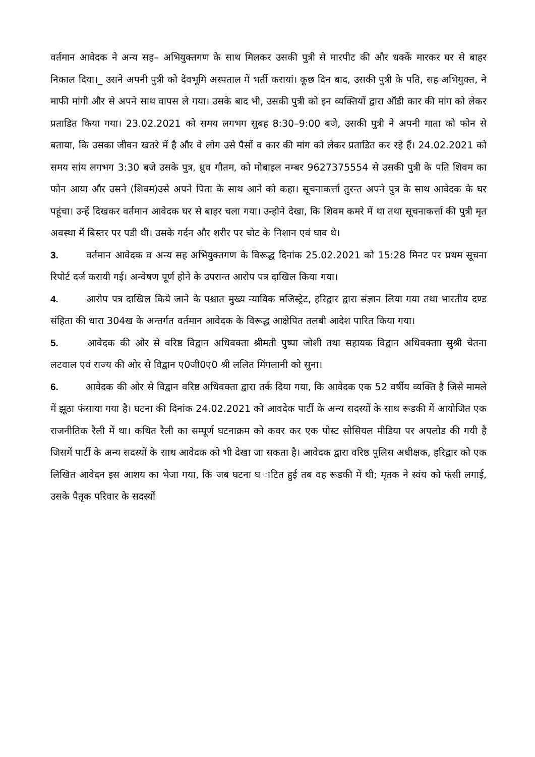वर्तमान आवेदक ने अन्य सह– अभियुक्तगण के साथ मिलकर उसकी पुत्री से मारपीट की और धक्कें मारकर घर से बाहर निकाल दिया।_ उसने अपनी पुत्री को देवभूमि अस्पताल में भर्ती करायां। कूछ दिन बाद, उसकी पुत्री के पति, सह अभियुक्त, ने माफी मांगी और से अपने साथ वापस ले गया। उसके बाद भी, उसकी पुत्री को इन व्यक्तियों द्वारा ऑडी कार की मांग को लेकर प्रताडित किया गया। 23.02.2021 को समय लगभग सुबह 8:30–9:00 बजे, उसकी पुत्री ने अपनी माता को फोन से बताया, कि उसका जीवन खतरे में है और वे लोग उसे पैसों व कार की मांग को लेकर प्रताडित कर रहे हैं। 24.02.2021 को समय सांय लगभग 3:30 बजे उसके पुत्र, ध्रुव गौतम, को मोबाइल नम्बर 9627375554 से उसकी पुत्री के पति शिवम का फोन आया और उसने (शिवम)उसे अपने पिता के साथ आने को कहा। सूचनाकर्त्ता तुरन्त अपने पुत्र के साथ आवेदक के घर पहूंचा। उन्हें दिखकर वर्तमान आवेदक घर से बाहर चला गया। उन्होने देखा, कि शिवम कमरे में था तथा सूचनाकर्त्ता की पुत्री मृत अवस्था में बिस्तर पर पडी थी। उसके गर्दन और शरीर पर चोट के निशान एवं घाव थे।
3. वर्तमान आवेदक व अन्य सह अभियुक्तगण के विरूद्ध दिनांक 25.02.2021 को 15:28 मिनट पर प्रथम सूचना रिपोर्ट दर्ज करायी गई। अन्वेषण पूर्ण होने के उपरान्त आरोप पत्र दाखिल किया गया।
4. आरोप पत्र दाखिल किये जाने के पश्चात मुख्य न्यायिक मजिस्ट्रेट, हरिद्वार द्वारा संज्ञान लिया गया तथा भारतीय दण्ड संहिता की धारा 304ख के अन्तर्गत वर्तमान आवेदक के विरूद्ध आक्षेपित तलबी आदेश पारित किया गया।
5. आवेदक की ओर से वरिष्ठ विद्वान अधिवक्ता श्रीमती पुष्पा जोशी तथा सहायक विद्वान अधिवक्ताा सुश्री चेतना लटवाल एवं राज्य की ओर से विद्वान ए0जी0ए0 श्री ललित मिंगलानी को सुना।
6. आवेदक की ओर से विद्वान वरिष्ठ अधिवक्ता द्वारा तर्क दिया गया, कि आवेदक एक 52 वर्षीय व्यक्ति है जिसे मामले में झूठा फंसाया गया है। घटना की दिनांक 24.02.2021 को आवदेक पार्टी के अन्य सदस्यों के साथ रूडकी में आयोजित एक राजनीतिक रैली में था। कथित रैली का सम्पूर्ण घटनाक्रम को कवर कर एक पोस्ट सोसियल मीडिया पर अपलोड की गयी है जिसमें पार्टी के अन्य सदस्यों के साथ आवेदक को भी देखा जा सकता है। आवेदक द्वारा वरिष्ठ पुलिस अधीक्षक, हरिद्वार को एक लिखित आवेदन इस आशय का भेजा गया, कि जब घटना घ ाटित हुई तब वह रूडकी में थी; मृतक ने स्वंय को फंसी लगाई, उसके पैतृक परिवार के सदस्यों